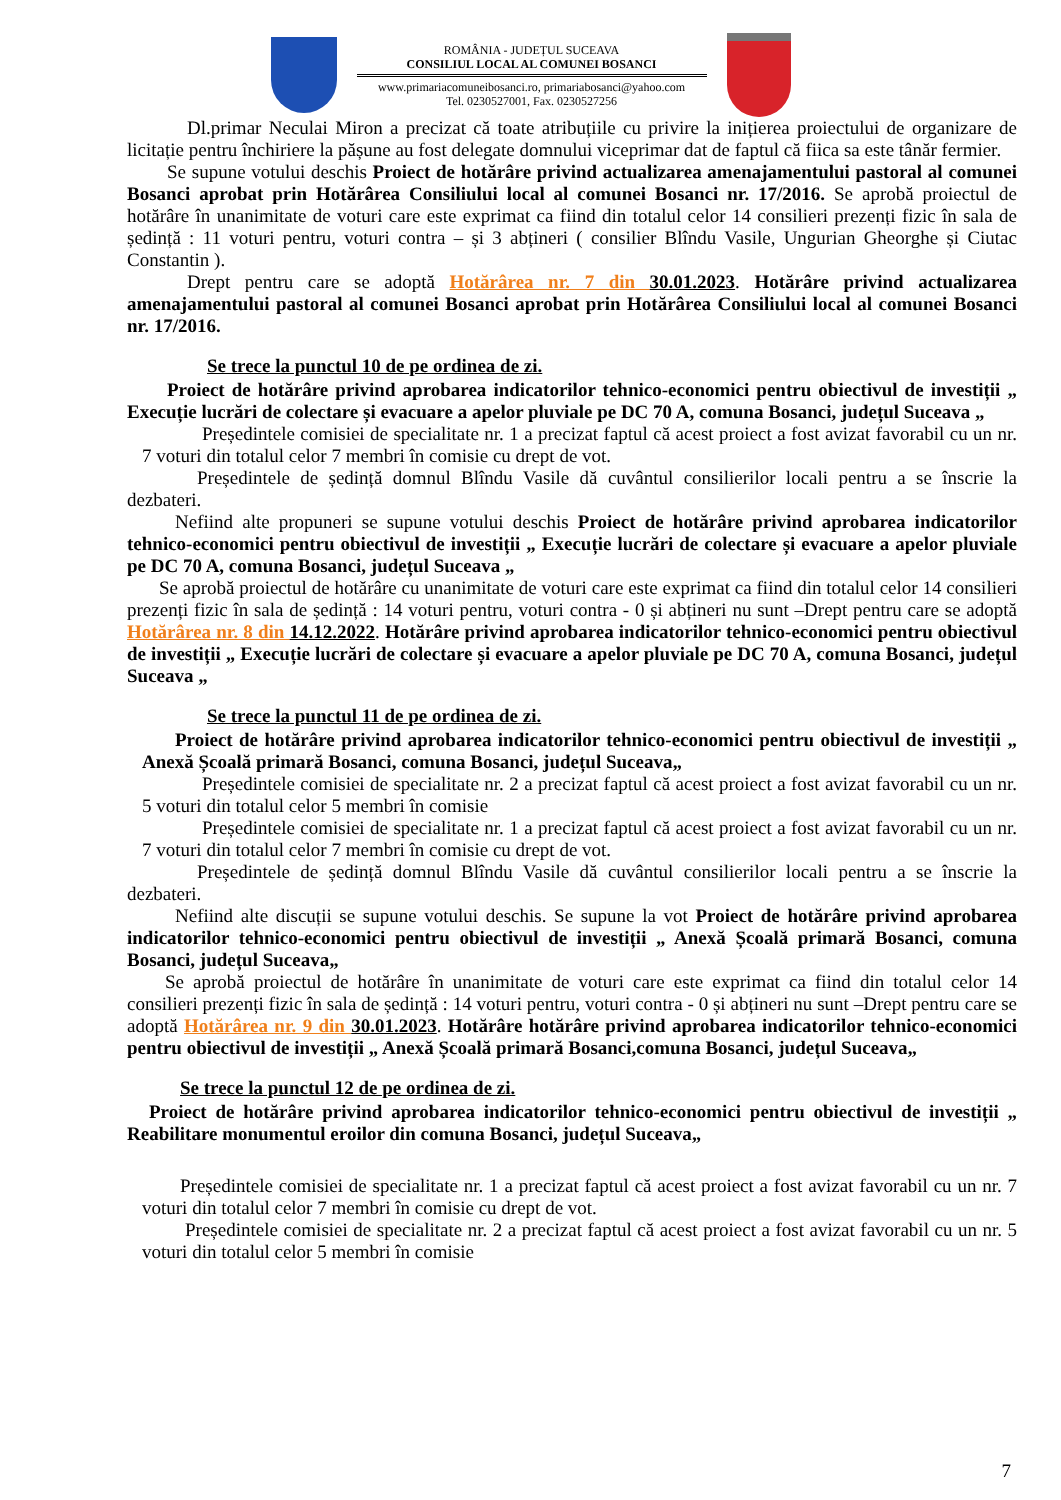ROMÂNIA - JUDEȚUL SUCEAVA
CONSILIUL LOCAL AL COMUNEI BOSANCI
www.primariacomuneibosanci.ro, primariabosanci@yahoo.com
Tel. 0230527001, Fax. 0230527256
Dl.primar Neculai Miron a precizat că toate atribuțiile cu privire la inițierea proiectului de organizare de licitație pentru închiriere la pășune au fost delegate domnului viceprimar dat de faptul că fiica sa este tânăr fermier.
Se supune votului deschis Proiect de hotărâre privind actualizarea amenajamentului pastoral al comunei Bosanci aprobat prin Hotărârea Consiliului local al comunei Bosanci nr. 17/2016. Se aprobă proiectul de hotărâre în unanimitate de voturi care este exprimat ca fiind din totalul celor 14 consilieri prezenți fizic în sala de ședință : 11 voturi pentru, voturi contra – și 3 abțineri ( consilier Blîndu Vasile, Ungurian Gheorghe și Ciutac Constantin ).
Drept pentru care se adoptă Hotărârea nr. 7 din 30.01.2023. Hotărâre privind actualizarea amenajamentului pastoral al comunei Bosanci aprobat prin Hotărârea Consiliului local al comunei Bosanci nr. 17/2016.
Se trece la punctul 10 de pe ordinea de zi.
Proiect de hotărâre privind aprobarea indicatorilor tehnico-economici pentru obiectivul de investiții „ Execuție lucrări de colectare și evacuare a apelor pluviale pe DC 70 A, comuna Bosanci, județul Suceava „
Președintele comisiei de specialitate nr. 1 a precizat faptul că acest proiect a fost avizat favorabil cu un nr. 7 voturi din totalul celor 7 membri în comisie cu drept de vot.
Președintele de ședință domnul Blîndu Vasile dă cuvântul consilierilor locali pentru a se înscrie la dezbateri.
Nefiind alte propuneri se supune votului deschis Proiect de hotărâre privind aprobarea indicatorilor tehnico-economici pentru obiectivul de investiții „ Execuție lucrări de colectare și evacuare a apelor pluviale pe DC 70 A, comuna Bosanci, județul Suceava „
Se aprobă proiectul de hotărâre cu unanimitate de voturi care este exprimat ca fiind din totalul celor 14 consilieri prezenți fizic în sala de ședință : 14 voturi pentru, voturi contra - 0 și abțineri nu sunt –Drept pentru care se adoptă Hotărârea nr. 8 din 14.12.2022. Hotărâre privind aprobarea indicatorilor tehnico-economici pentru obiectivul de investiții „ Execuție lucrări de colectare și evacuare a apelor pluviale pe DC 70 A, comuna Bosanci, județul Suceava „
Se trece la punctul 11 de pe ordinea de zi.
Proiect de hotărâre privind aprobarea indicatorilor tehnico-economici pentru obiectivul de investiții „ Anexă Școală primară Bosanci, comuna Bosanci, județul Suceava„
Președintele comisiei de specialitate nr. 2 a precizat faptul că acest proiect a fost avizat favorabil cu un nr. 5 voturi din totalul celor 5 membri în comisie
Președintele comisiei de specialitate nr. 1 a precizat faptul că acest proiect a fost avizat favorabil cu un nr. 7 voturi din totalul celor 7 membri în comisie cu drept de vot.
Președintele de ședință domnul Blîndu Vasile dă cuvântul consilierilor locali pentru a se înscrie la dezbateri.
Nefiind alte discuții se supune votului deschis. Se supune la vot Proiect de hotărâre privind aprobarea indicatorilor tehnico-economici pentru obiectivul de investiții „ Anexă Școală primară Bosanci, comuna Bosanci, județul Suceava„
Se aprobă proiectul de hotărâre în unanimitate de voturi care este exprimat ca fiind din totalul celor 14 consilieri prezenți fizic în sala de ședință : 14 voturi pentru, voturi contra - 0 și abțineri nu sunt –Drept pentru care se adoptă Hotărârea nr. 9 din 30.01.2023. Hotărâre hotărâre privind aprobarea indicatorilor tehnico-economici pentru obiectivul de investiții „ Anexă Școală primară Bosanci,comuna Bosanci, județul Suceava„
Se trece la punctul 12 de pe ordinea de zi.
Proiect de hotărâre privind aprobarea indicatorilor tehnico-economici pentru obiectivul de investiții „ Reabilitare monumentul eroilor din comuna Bosanci, județul Suceava„
Președintele comisiei de specialitate nr. 1 a precizat faptul că acest proiect a fost avizat favorabil cu un nr. 7 voturi din totalul celor 7 membri în comisie cu drept de vot.
Președintele comisiei de specialitate nr. 2 a precizat faptul că acest proiect a fost avizat favorabil cu un nr. 5 voturi din totalul celor 5 membri în comisie
7